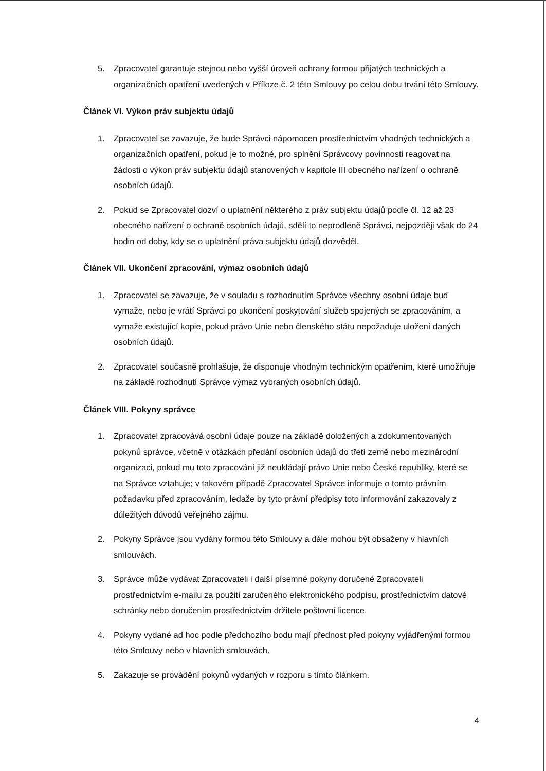5. Zpracovatel garantuje stejnou nebo vyšší úroveň ochrany formou přijatých technických a organizačních opatření uvedených v Příloze č. 2 této Smlouvy po celou dobu trvání této Smlouvy.
Článek VI. Výkon práv subjektu údajů
1. Zpracovatel se zavazuje, že bude Správci nápomocen prostřednictvím vhodných technických a organizačních opatření, pokud je to možné, pro splnění Správcovy povinnosti reagovat na žádosti o výkon práv subjektu údajů stanovených v kapitole III obecného nařízení o ochraně osobních údajů.
2. Pokud se Zpracovatel dozví o uplatnění některého z práv subjektu údajů podle čl. 12 až 23 obecného nařízení o ochraně osobních údajů, sdělí to neprodleně Správci, nejpozději však do 24 hodin od doby, kdy se o uplatnění práva subjektu údajů dozvěděl.
Článek VII. Ukončení zpracování, výmaz osobních údajů
1. Zpracovatel se zavazuje, že v souladu s rozhodnutím Správce všechny osobní údaje buď vymaže, nebo je vrátí Správci po ukončení poskytování služeb spojených se zpracováním, a vymaže existující kopie, pokud právo Unie nebo členského státu nepožaduje uložení daných osobních údajů.
2. Zpracovatel současně prohlašuje, že disponuje vhodným technickým opatřením, které umožňuje na základě rozhodnutí Správce výmaz vybraných osobních údajů.
Článek VIII. Pokyny správce
1. Zpracovatel zpracovává osobní údaje pouze na základě doložených a zdokumentovaných pokynů správce, včetně v otázkách předání osobních údajů do třetí země nebo mezinárodní organizaci, pokud mu toto zpracování již neukládají právo Unie nebo České republiky, které se na Správce vztahuje; v takovém případě Zpracovatel Správce informuje o tomto právním požadavku před zpracováním, ledaže by tyto právní předpisy toto informování zakazovaly z důležitých důvodů veřejného zájmu.
2. Pokyny Správce jsou vydány formou této Smlouvy a dále mohou být obsaženy v hlavních smlouvách.
3. Správce může vydávat Zpracovateli i další písemné pokyny doručené Zpracovateli prostřednictvím e-mailu za použití zaručeného elektronického podpisu, prostřednictvím datové schránky nebo doručením prostřednictvím držitele poštovní licence.
4. Pokyny vydané ad hoc podle předchozího bodu mají přednost před pokyny vyjádřenými formou této Smlouvy nebo v hlavních smlouvách.
5. Zakazuje se provádění pokynů vydaných v rozporu s tímto článkem.
4